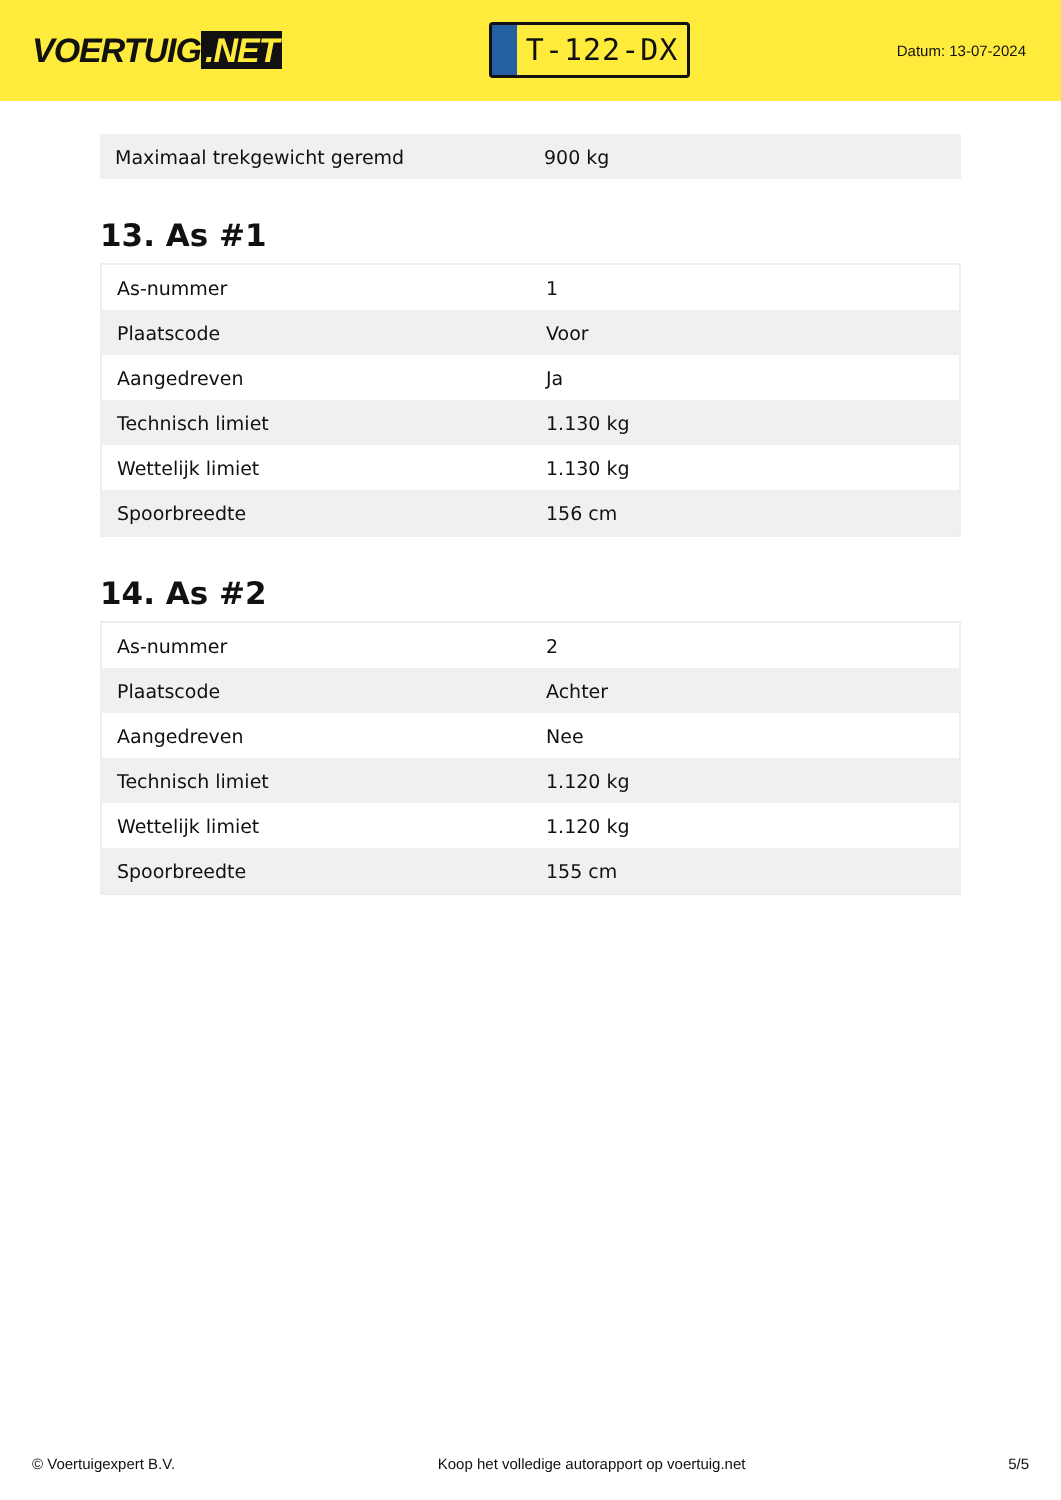VOERTUIG.NET
T-122-DX
Datum: 13-07-2024
| Maximaal trekgewicht geremd | 900 kg |
13. As #1
| As-nummer | 1 |
| Plaatscode | Voor |
| Aangedreven | Ja |
| Technisch limiet | 1.130 kg |
| Wettelijk limiet | 1.130 kg |
| Spoorbreedte | 156 cm |
14. As #2
| As-nummer | 2 |
| Plaatscode | Achter |
| Aangedreven | Nee |
| Technisch limiet | 1.120 kg |
| Wettelijk limiet | 1.120 kg |
| Spoorbreedte | 155 cm |
© Voertuigexpert B.V. Koop het volledige autorapport op voertuig.net 5/5